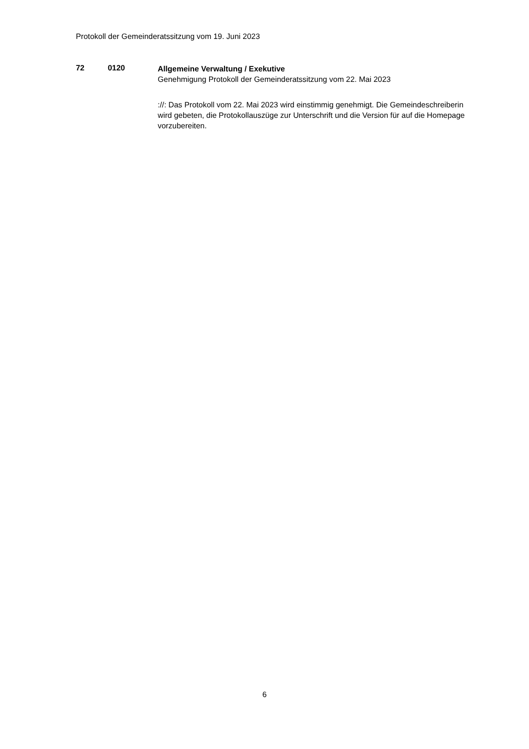Protokoll der Gemeinderatssitzung vom 19. Juni 2023
72 0120
Allgemeine Verwaltung / Exekutive
Genehmigung Protokoll der Gemeinderatssitzung vom 22. Mai 2023
://: Das Protokoll vom 22. Mai 2023 wird einstimmig genehmigt. Die Gemeindeschreiberin wird gebeten, die Protokollauszüge zur Unterschrift und die Version für auf die Homepage vorzubereiten.
6